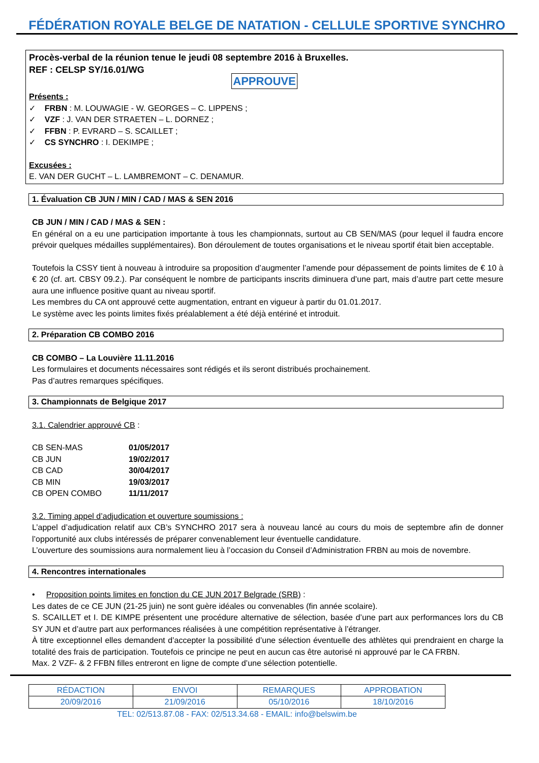FÉDÉRATION ROYALE BELGE DE NATATION - CELLULE SPORTIVE SYNCHRO
Procès-verbal de la réunion tenue le jeudi 08 septembre 2016 à Bruxelles.
REF : CELSP SY/16.01/WG
APPROUVE
Présents :
✓ FRBN : M. LOUWAGIE - W. GEORGES – C. LIPPENS ;
✓ VZF : J. VAN DER STRAETEN – L. DORNEZ ;
✓ FFBN : P. EVRARD – S. SCAILLET ;
✓ CS SYNCHRO : I. DEKIMPE ;
Excusées :
E. VAN DER GUCHT – L. LAMBREMONT – C. DENAMUR.
1. Évaluation CB JUN / MIN / CAD / MAS & SEN 2016
CB JUN / MIN / CAD / MAS & SEN :
En général on a eu une participation importante à tous les championnats, surtout au CB SEN/MAS (pour lequel il faudra encore prévoir quelques médailles supplémentaires). Bon déroulement de toutes organisations et le niveau sportif était bien acceptable.
Toutefois la CSSY tient à nouveau à introduire sa proposition d’augmenter l’amende pour dépassement de points limites de € 10 à € 20 (cf. art. CBSY 09.2.). Par conséquent le nombre de participants inscrits diminuera d’une part, mais d’autre part cette mesure aura une influence positive quant au niveau sportif.
Les membres du CA ont approuvé cette augmentation, entrant en vigueur à partir du 01.01.2017.
Le système avec les points limites fixés préalablement a été déjà entériné et introduit.
2. Préparation CB COMBO 2016
CB COMBO – La Louvière 11.11.2016
Les formulaires et documents nécessaires sont rédigés et ils seront distribués prochainement.
Pas d’autres remarques spécifiques.
3. Championnats de Belgique 2017
3.1. Calendrier approuvé CB :
| CB SEN-MAS | 01/05/2017 |
| CB JUN | 19/02/2017 |
| CB CAD | 30/04/2017 |
| CB MIN | 19/03/2017 |
| CB OPEN COMBO | 11/11/2017 |
3.2. Timing appel d’adjudication et ouverture soumissions :
L’appel d’adjudication relatif aux CB’s SYNCHRO 2017 sera à nouveau lancé au cours du mois de septembre afin de donner l’opportunité aux clubs intéressés de préparer convenablement leur éventuelle candidature.
L’ouverture des soumissions aura normalement lieu à l’occasion du Conseil d’Administration FRBN au mois de novembre.
4. Rencontres internationales
• Proposition points limites en fonction du CE JUN 2017 Belgrade (SRB) :
Les dates de ce CE JUN (21-25 juin) ne sont guère idéales ou convenables (fin année scolaire).
S. SCAILLET et I. DE KIMPE présentent une procédure alternative de sélection, basée d’une part aux performances lors du CB SY JUN et d’autre part aux performances réalisées à une compétition représentative à l’étranger.
À titre exceptionnel elles demandent d’accepter la possibilité d’une sélection éventuelle des athlètes qui prendraient en charge la totalité des frais de participation. Toutefois ce principe ne peut en aucun cas être autorisé ni approuvé par le CA FRBN.
Max. 2 VZF- & 2 FFBN filles entreront en ligne de compte d’une sélection potentielle.
| RÉDACTION | ENVOI | REMARQUES | APPROBATION |
| 20/09/2016 | 21/09/2016 | 05/10/2016 | 18/10/2016 |
TEL: 02/513.87.08 - FAX: 02/513.34.68 - EMAIL: info@belswim.be